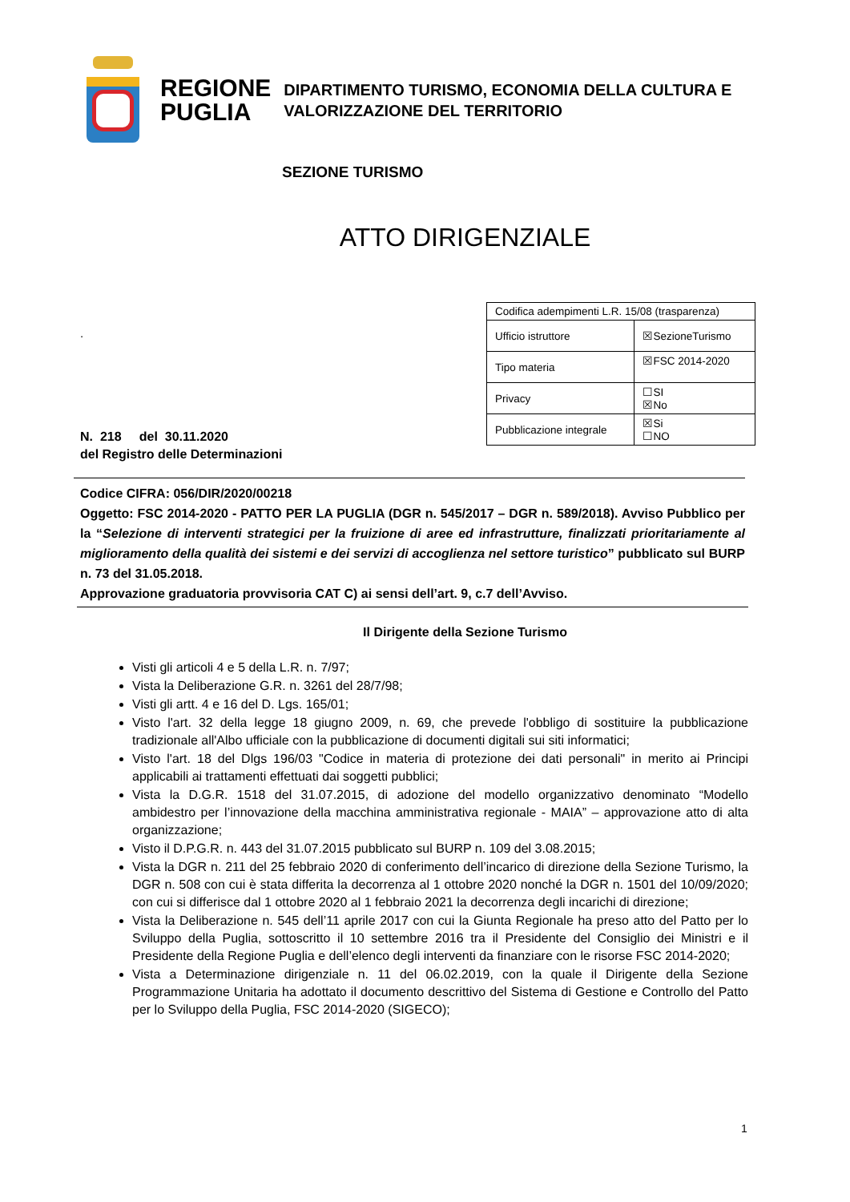REGIONE
PUGLIA
DIPARTIMENTO TURISMO, ECONOMIA DELLA CULTURA E
VALORIZZAZIONE DEL TERRITORIO
SEZIONE TURISMO
ATTO DIRIGENZIALE
.
N. 218 del 30.11.2020
del Registro delle Determinazioni
| Codifica adempimenti L.R. 15/08 (trasparenza) | |
| Ufficio istruttore | ☒SezioneTurismo |
| Tipo materia | ☒FSC 2014-2020 |
| Privacy | ☐SI ☒No |
| Pubblicazione integrale | ☒Si ☐NO |
Codice CIFRA: 056/DIR/2020/00218
Oggetto: FSC 2014-2020 - PATTO PER LA PUGLIA (DGR n. 545/2017 – DGR n. 589/2018). Avviso Pubblico per la “Selezione di interventi strategici per la fruizione di aree ed infrastrutture, finalizzati prioritariamente al miglioramento della qualità dei sistemi e dei servizi di accoglienza nel settore turistico” pubblicato sul BURP n. 73 del 31.05.2018.
Approvazione graduatoria provvisoria CAT C) ai sensi dell’art. 9, c.7 dell’Avviso.
Il Dirigente della Sezione Turismo
Visti gli articoli 4 e 5 della L.R. n. 7/97;
Vista la Deliberazione G.R. n. 3261 del 28/7/98;
Visti gli artt. 4 e 16 del D. Lgs. 165/01;
Visto l'art. 32 della legge 18 giugno 2009, n. 69, che prevede l'obbligo di sostituire la pubblicazione tradizionale all'Albo ufficiale con la pubblicazione di documenti digitali sui siti informatici;
Visto l'art. 18 del Dlgs 196/03 "Codice in materia di protezione dei dati personali" in merito ai Principi applicabili ai trattamenti effettuati dai soggetti pubblici;
Vista la D.G.R. 1518 del 31.07.2015, di adozione del modello organizzativo denominato “Modello ambidestro per l’innovazione della macchina amministrativa regionale - MAIA” – approvazione atto di alta organizzazione;
Visto il D.P.G.R. n. 443 del 31.07.2015 pubblicato sul BURP n. 109 del 3.08.2015;
Vista la DGR n. 211 del 25 febbraio 2020 di conferimento dell’incarico di direzione della Sezione Turismo, la DGR n. 508 con cui è stata differita la decorrenza al 1 ottobre 2020 nonché la DGR n. 1501 del 10/09/2020; con cui si differisce dal 1 ottobre 2020 al 1 febbraio 2021 la decorrenza degli incarichi di direzione;
Vista la Deliberazione n. 545 dell’11 aprile 2017 con cui la Giunta Regionale ha preso atto del Patto per lo Sviluppo della Puglia, sottoscritto il 10 settembre 2016 tra il Presidente del Consiglio dei Ministri e il Presidente della Regione Puglia e dell’elenco degli interventi da finanziare con le risorse FSC 2014-2020;
Vista a Determinazione dirigenziale n. 11 del 06.02.2019, con la quale il Dirigente della Sezione Programmazione Unitaria ha adottato il documento descrittivo del Sistema di Gestione e Controllo del Patto per lo Sviluppo della Puglia, FSC 2014-2020 (SIGECO);
1